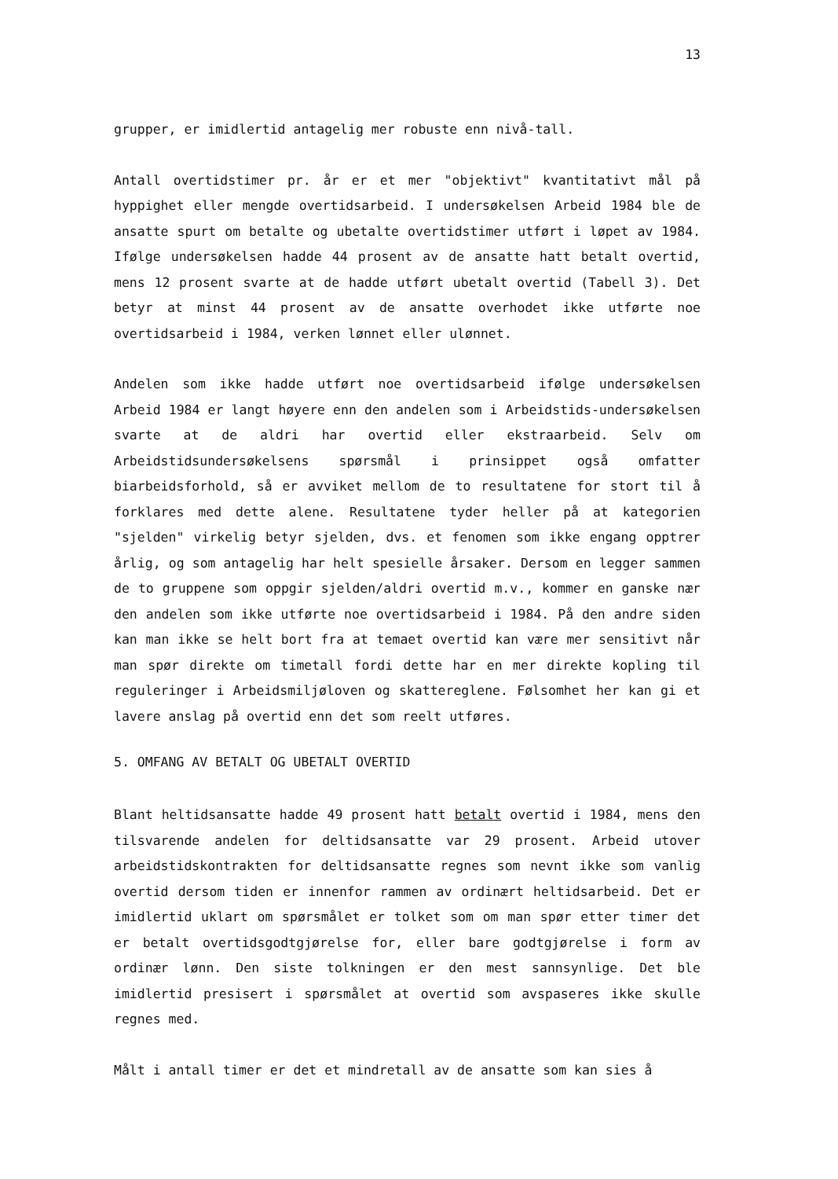13
grupper, er imidlertid antagelig mer robuste enn nivå-tall.
Antall overtidstimer pr. år er et mer "objektivt" kvantitativt mål på hyppighet eller mengde overtidsarbeid. I undersøkelsen Arbeid 1984 ble de ansatte spurt om betalte og ubetalte overtidstimer utført i løpet av 1984. Ifølge undersøkelsen hadde 44 prosent av de ansatte hatt betalt overtid, mens 12 prosent svarte at de hadde utført ubetalt overtid (Tabell 3). Det betyr at minst 44 prosent av de ansatte overhodet ikke utførte noe overtidsarbeid i 1984, verken lønnet eller ulønnet.
Andelen som ikke hadde utført noe overtidsarbeid ifølge undersøkelsen Arbeid 1984 er langt høyere enn den andelen som i Arbeidstids-undersøkelsen svarte at de aldri har overtid eller ekstraarbeid. Selv om Arbeidstidsundersøkelsens spørsmål i prinsippet også omfatter biarbeidsforhold, så er avviket mellom de to resultatene for stort til å forklares med dette alene. Resultatene tyder heller på at kategorien "sjelden" virkelig betyr sjelden, dvs. et fenomen som ikke engang opptrer årlig, og som antagelig har helt spesielle årsaker. Dersom en legger sammen de to gruppene som oppgir sjelden/aldri overtid m.v., kommer en ganske nær den andelen som ikke utførte noe overtidsarbeid i 1984. På den andre siden kan man ikke se helt bort fra at temaet overtid kan være mer sensitivt når man spør direkte om timetall fordi dette har en mer direkte kopling til reguleringer i Arbeidsmiljøloven og skattereglene. Følsomhet her kan gi et lavere anslag på overtid enn det som reelt utføres.
5. OMFANG AV BETALT OG UBETALT OVERTID
Blant heltidsansatte hadde 49 prosent hatt betalt overtid i 1984, mens den tilsvarende andelen for deltidsansatte var 29 prosent. Arbeid utover arbeidstidskontrakten for deltidsansatte regnes som nevnt ikke som vanlig overtid dersom tiden er innenfor rammen av ordinært heltidsarbeid. Det er imidlertid uklart om spørsmålet er tolket som om man spør etter timer det er betalt overtidsgodtgjørelse for, eller bare godtgjørelse i form av ordinær lønn. Den siste tolkningen er den mest sannsynlige. Det ble imidlertid presisert i spørsmålet at overtid som avspaseres ikke skulle regnes med.
Målt i antall timer er det et mindretall av de ansatte som kan sies å